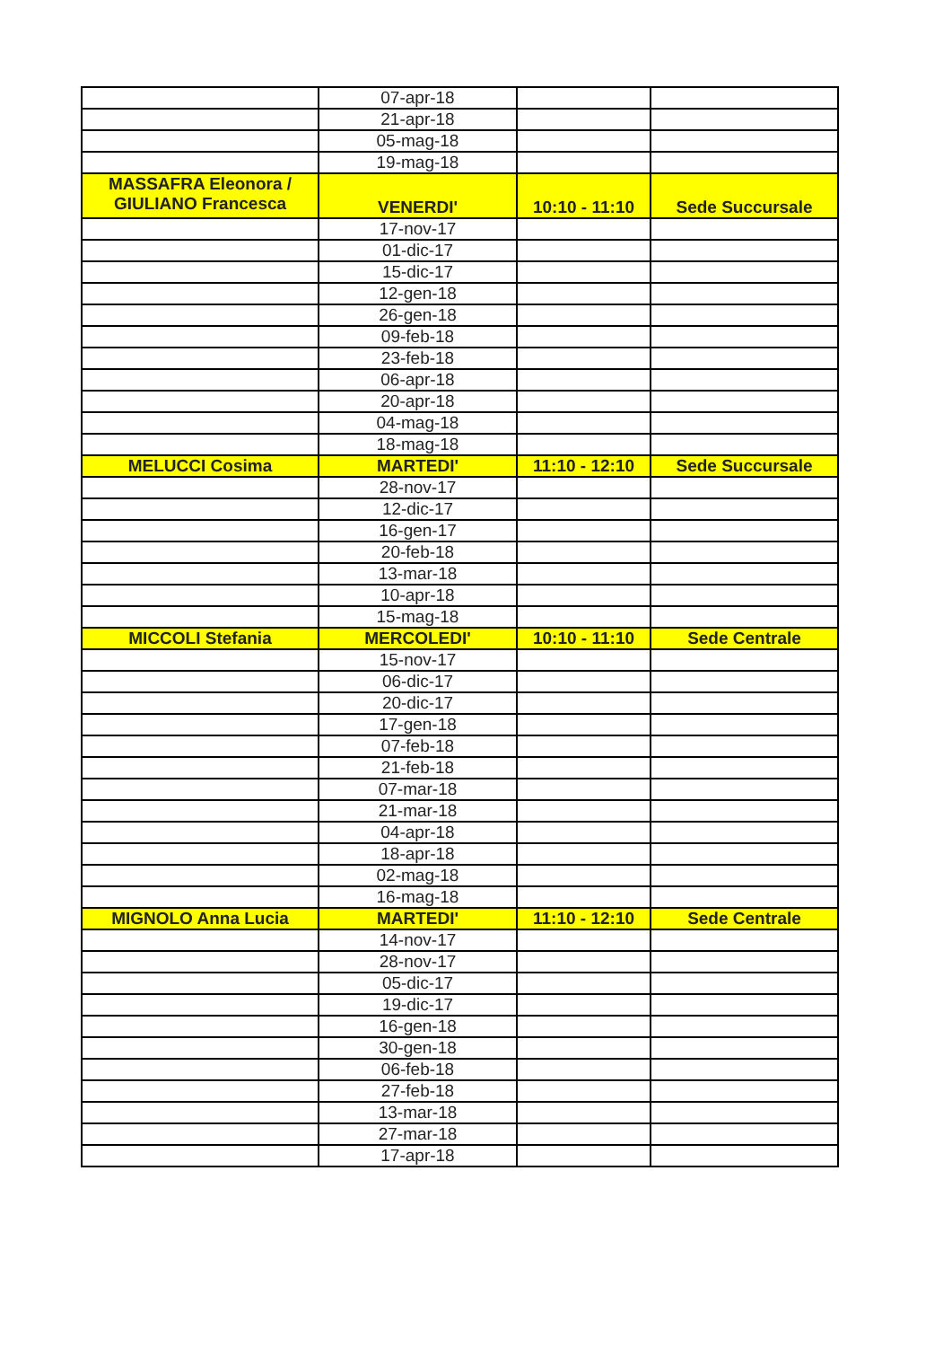| | 07-apr-18 | | |
| | 21-apr-18 | | |
| | 05-mag-18 | | |
| | 19-mag-18 | | |
| MASSAFRA Eleonora / GIULIANO Francesca | VENERDI' | 10:10 - 11:10 | Sede Succursale |
| | 17-nov-17 | | |
| | 01-dic-17 | | |
| | 15-dic-17 | | |
| | 12-gen-18 | | |
| | 26-gen-18 | | |
| | 09-feb-18 | | |
| | 23-feb-18 | | |
| | 06-apr-18 | | |
| | 20-apr-18 | | |
| | 04-mag-18 | | |
| | 18-mag-18 | | |
| MELUCCI Cosima | MARTEDI' | 11:10 - 12:10 | Sede Succursale |
| | 28-nov-17 | | |
| | 12-dic-17 | | |
| | 16-gen-17 | | |
| | 20-feb-18 | | |
| | 13-mar-18 | | |
| | 10-apr-18 | | |
| | 15-mag-18 | | |
| MICCOLI Stefania | MERCOLEDI' | 10:10 - 11:10 | Sede Centrale |
| | 15-nov-17 | | |
| | 06-dic-17 | | |
| | 20-dic-17 | | |
| | 17-gen-18 | | |
| | 07-feb-18 | | |
| | 21-feb-18 | | |
| | 07-mar-18 | | |
| | 21-mar-18 | | |
| | 04-apr-18 | | |
| | 18-apr-18 | | |
| | 02-mag-18 | | |
| | 16-mag-18 | | |
| MIGNOLO Anna Lucia | MARTEDI' | 11:10 - 12:10 | Sede Centrale |
| | 14-nov-17 | | |
| | 28-nov-17 | | |
| | 05-dic-17 | | |
| | 19-dic-17 | | |
| | 16-gen-18 | | |
| | 30-gen-18 | | |
| | 06-feb-18 | | |
| | 27-feb-18 | | |
| | 13-mar-18 | | |
| | 27-mar-18 | | |
| | 17-apr-18 | | |